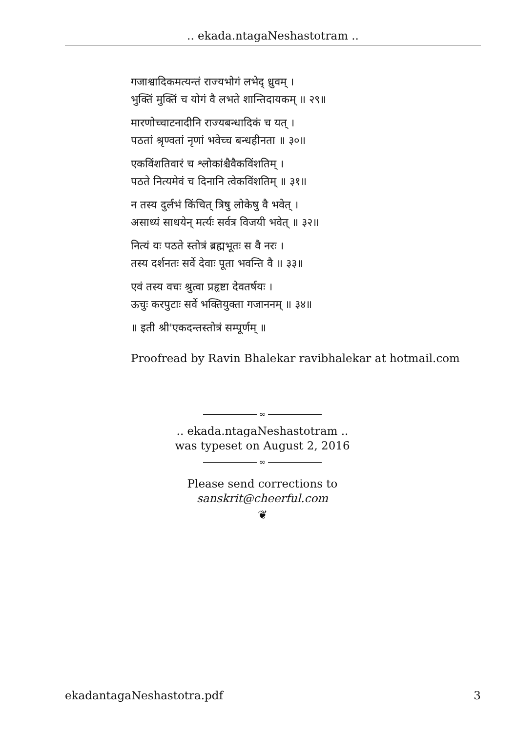.. ekada.ntagaNeshastotram ..
गजाश्वादिकमत्यन्तं राज्यभोगं लभेद् ध्रुवम् ।
भुक्तिं मुक्तिं च योगं वै लभते शान्तिदायकम् ॥ २९॥
मारणोच्चाटनादीनि राज्यबन्धादिकं च यत् ।
पठतां श्रृण्वतां नृणां भवेच्च बन्धहीनता ॥ ३०॥
एकविंशतिवारं च श्लोकांश्चैवैकविंशतिम् ।
पठते नित्यमेवं च दिनानि त्वेकविंशतिम् ॥ ३१॥
न तस्य दुर्लभं किंचित् त्रिषु लोकेषु वै भवेत् ।
असाध्यं साधयेन् मर्त्यः सर्वत्र विजयी भवेत् ॥ ३२॥
नित्यं यः पठते स्तोत्रं ब्रह्मभूतः स वै नरः ।
तस्य दर्शनतः सर्वे देवाः पूता भवन्ति वै ॥ ३३॥
एवं तस्य वचः श्रुत्वा प्रहृष्टा देवतर्षयः ।
ऊचुः करपुटाः सर्वे भक्तियुक्ता गजाननम् ॥ ३४॥
॥ इती श्री'एकदन्तस्तोत्रं सम्पूर्णम् ॥
Proofread by Ravin Bhalekar ravibhalekar at hotmail.com
∞
.. ekada.ntagaNeshastotram ..
was typeset on August 2, 2016
∞
Please send corrections to sanskrit@cheerful.com
❦
ekadantagaNeshastotra.pdf 3